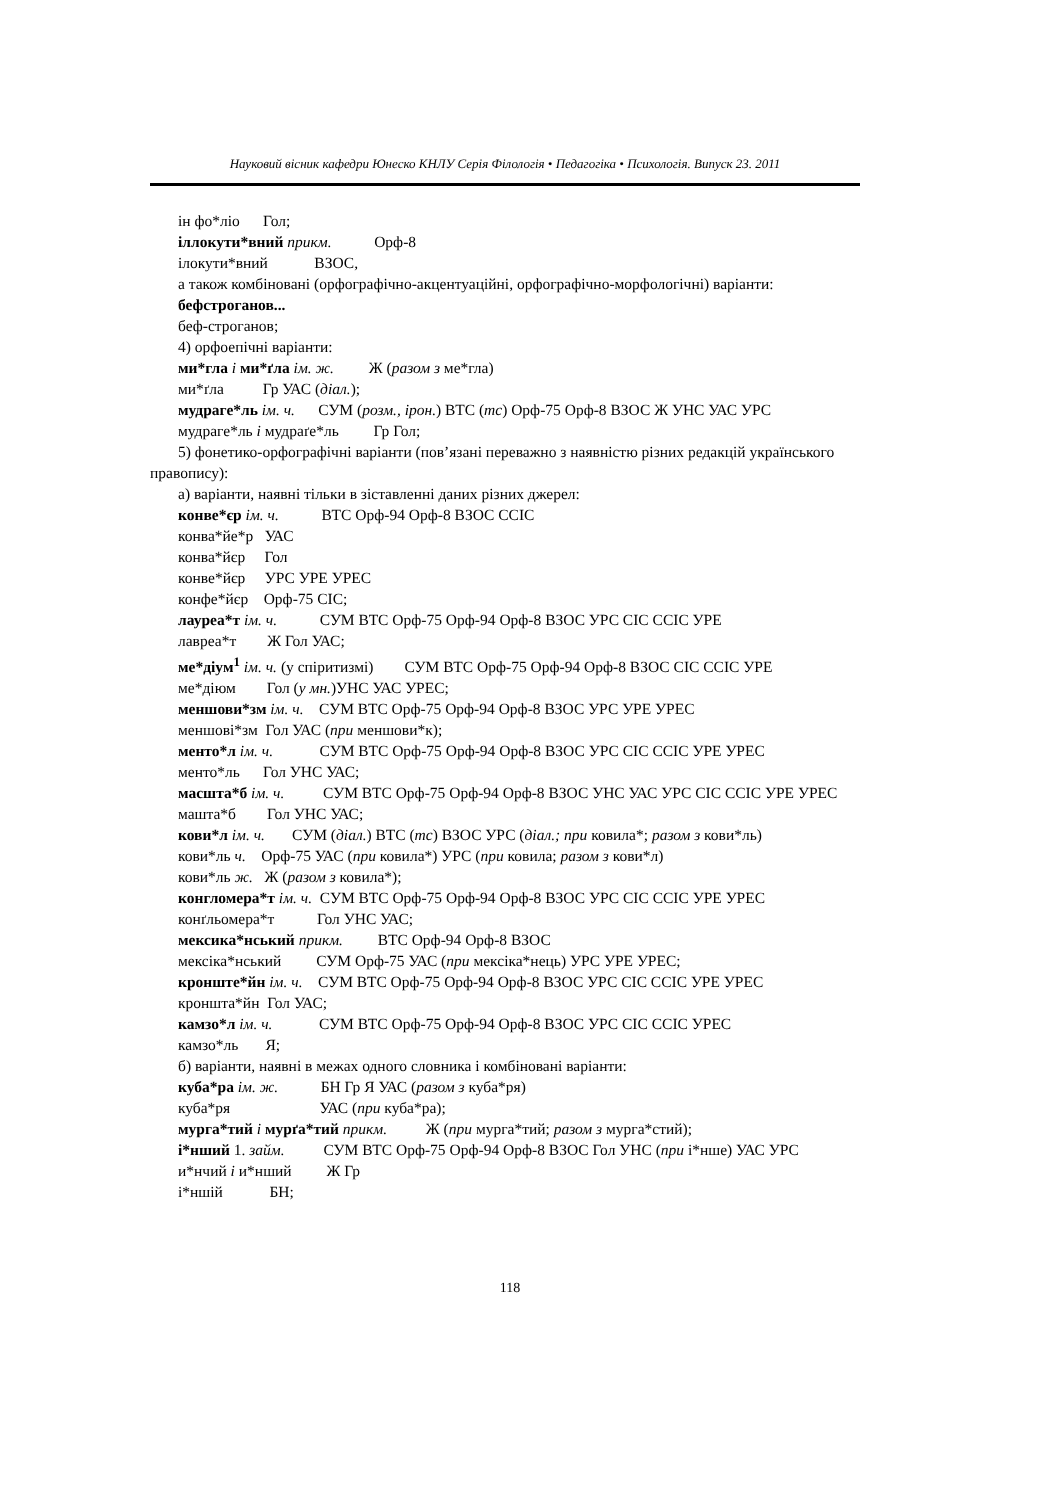Науковий вісник кафедри Юнеско КНЛУ Серія Філологія • Педагогіка • Психологія. Випуск 23. 2011
ін фо*ліо Гол;
іллокути*вний прикм. Орф-8
ілокути*вний ВЗОС,
а також комбіновані (орфографічно-акцентуаційні, орфографічно-морфологічні) варіанти:
бефстроганов...
беф-строганов;
4) орфоепічні варіанти:
ми*гла і ми*ґла ім. ж. Ж (разом з ме*гла)
ми*ґла Гр УАС (діал.);
мудраге*ль ім. ч. СУМ (розм., ірон.) ВТС (тс) Орф-75 Орф-8 ВЗОС Ж УНС УАС УРС
мудраге*ль і мудраґе*ль Гр Гол;
5) фонетико-орфографічні варіанти (пов’язані переважно з наявністю різних редакцій українського правопису):
а) варіанти, наявні тільки в зіставленні даних різних джерел:
конве*єр ім. ч. ВТС Орф-94 Орф-8 ВЗОС ССІС
конва*йе*р УАС
конва*йєр Гол
конве*йєр УРС УРЕ УРЕС
конфе*йєр Орф-75 СІС;
лауреа*т ім. ч. СУМ ВТС Орф-75 Орф-94 Орф-8 ВЗОС УРС СІС ССІС УРЕ
лавреа*т Ж Гол УАС;
ме*діум<sup>1</sup> ім. ч. (у спіритизмі) СУМ ВТС Орф-75 Орф-94 Орф-8 ВЗОС СІС ССІС УРЕ
ме*діюм Гол (у мн.)УНС УАС УРЕС;
меншови*зм ім. ч. СУМ ВТС Орф-75 Орф-94 Орф-8 ВЗОС УРС УРЕ УРЕС
меншові*зм Гол УАС (при меншови*к);
менто*л ім. ч. СУМ ВТС Орф-75 Орф-94 Орф-8 ВЗОС УРС СІС ССІС УРЕ УРЕС
менто*ль Гол УНС УАС;
масшта*б ім. ч. СУМ ВТС Орф-75 Орф-94 Орф-8 ВЗОС УНС УАС УРС СІС ССІС УРЕ УРЕС
машта*б Гол УНС УАС;
кови*л ім. ч. СУМ (діал.) ВТС (тс) ВЗОС УРС (діал.; при ковила*; разом з кови*ль)
кови*ль ч. Орф-75 УАС (при ковила*) УРС (при ковила; разом з кови*л)
кови*ль ж. Ж (разом з ковила*);
конгломера*т ім. ч. СУМ ВТС Орф-75 Орф-94 Орф-8 ВЗОС УРС СІС ССІС УРЕ УРЕС
конґльомера*т Гол УНС УАС;
мексика*нський прикм. ВТС Орф-94 Орф-8 ВЗОС
мексіка*нський СУМ Орф-75 УАС (при мексіка*нець) УРС УРЕ УРЕС;
кронште*йн ім. ч. СУМ ВТС Орф-75 Орф-94 Орф-8 ВЗОС УРС СІС ССІС УРЕ УРЕС
кроншта*йн Гол УАС;
камзо*л ім. ч. СУМ ВТС Орф-75 Орф-94 Орф-8 ВЗОС УРС СІС ССІС УРЕС
камзо*ль Я;
б) варіанти, наявні в межах одного словника і комбіновані варіанти:
куба*ра ім. ж. БН Гр Я УАС (разом з куба*ря)
куба*ря УАС (при куба*ра);
мурга*тий і мурґа*тий прикм. Ж (при мурга*тий; разом з мурга*стий);
і*нший 1. займ. СУМ ВТС Орф-75 Орф-94 Орф-8 ВЗОС Гол УНС (при і*нше) УАС УРС
и*нчий і и*нший Ж Гр
і*ншій БН;
118